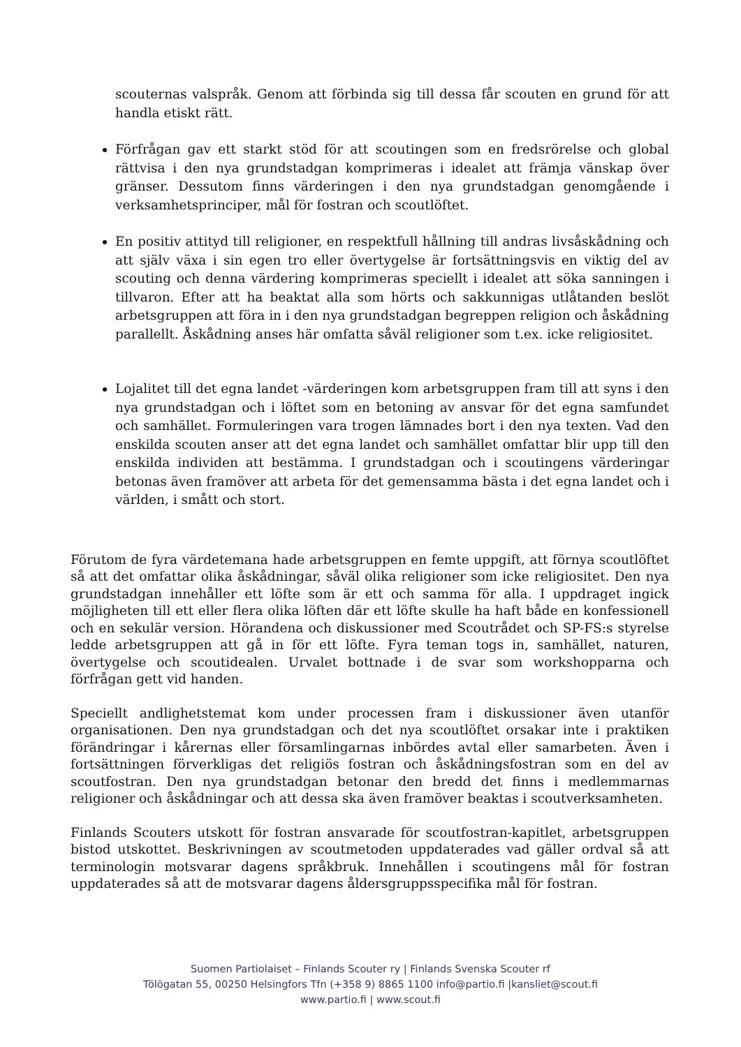scouternas valspråk. Genom att förbinda sig till dessa får scouten en grund för att handla etiskt rätt.
Förfrågan gav ett starkt stöd för att scoutingen som en fredsrörelse och global rättvisa i den nya grundstadgan komprimeras i idealet att främja vänskap över gränser. Dessutom finns värderingen i den nya grundstadgan genomgående i verksamhetsprinciper, mål för fostran och scoutlöftet.
En positiv attityd till religioner, en respektfull hållning till andras livsåskådning och att själv växa i sin egen tro eller övertygelse är fortsättningsvis en viktig del av scouting och denna värdering komprimeras speciellt i idealet att söka sanningen i tillvaron. Efter att ha beaktat alla som hörts och sakkunnigas utlåtanden beslöt arbetsgruppen att föra in i den nya grundstadgan begreppen religion och åskådning parallellt. Åskådning anses här omfatta såväl religioner som t.ex. icke religiositet.
Lojalitet till det egna landet -värderingen kom arbetsgruppen fram till att syns i den nya grundstadgan och i löftet som en betoning av ansvar för det egna samfundet och samhället. Formuleringen vara trogen lämnades bort i den nya texten. Vad den enskilda scouten anser att det egna landet och samhället omfattar blir upp till den enskilda individen att bestämma. I grundstadgan och i scoutingens värderingar betonas även framöver att arbeta för det gemensamma bästa i det egna landet och i världen, i smått och stort.
Förutom de fyra värdetemana hade arbetsgruppen en femte uppgift, att förnya scoutlöftet så att det omfattar olika åskådningar, såväl olika religioner som icke religiositet. Den nya grundstadgan innehåller ett löfte som är ett och samma för alla. I uppdraget ingick möjligheten till ett eller flera olika löften där ett löfte skulle ha haft både en konfessionell och en sekulär version. Hörandena och diskussioner med Scoutrådet och SP-FS:s styrelse ledde arbetsgruppen att gå in för ett löfte. Fyra teman togs in, samhället, naturen, övertygelse och scoutidealen. Urvalet bottnade i de svar som workshopparna och förfrågan gett vid handen.
Speciellt andlighetstemat kom under processen fram i diskussioner även utanför organisationen. Den nya grundstadgan och det nya scoutlöftet orsakar inte i praktiken förändringar i kårernas eller församlingarnas inbördes avtal eller samarbeten. Även i fortsättningen förverkligas det religiös fostran och åskådningsfostran som en del av scoutfostran. Den nya grundstadgan betonar den bredd det finns i medlemmarnas religioner och åskådningar och att dessa ska även framöver beaktas i scoutverksamheten.
Finlands Scouters utskott för fostran ansvarade för scoutfostran-kapitlet, arbetsgruppen bistod utskottet. Beskrivningen av scoutmetoden uppdaterades vad gäller ordval så att terminologin motsvarar dagens språkbruk. Innehållen i scoutingens mål för fostran uppdaterades så att de motsvarar dagens åldersgruppsspecifika mål för fostran.
Suomen Partiolaiset – Finlands Scouter ry | Finlands Svenska Scouter rf
Tölögatan 55, 00250 Helsingfors Tfn (+358 9) 8865 1100 info@partio.fi |kansliet@scout.fi
www.partio.fi | www.scout.fi